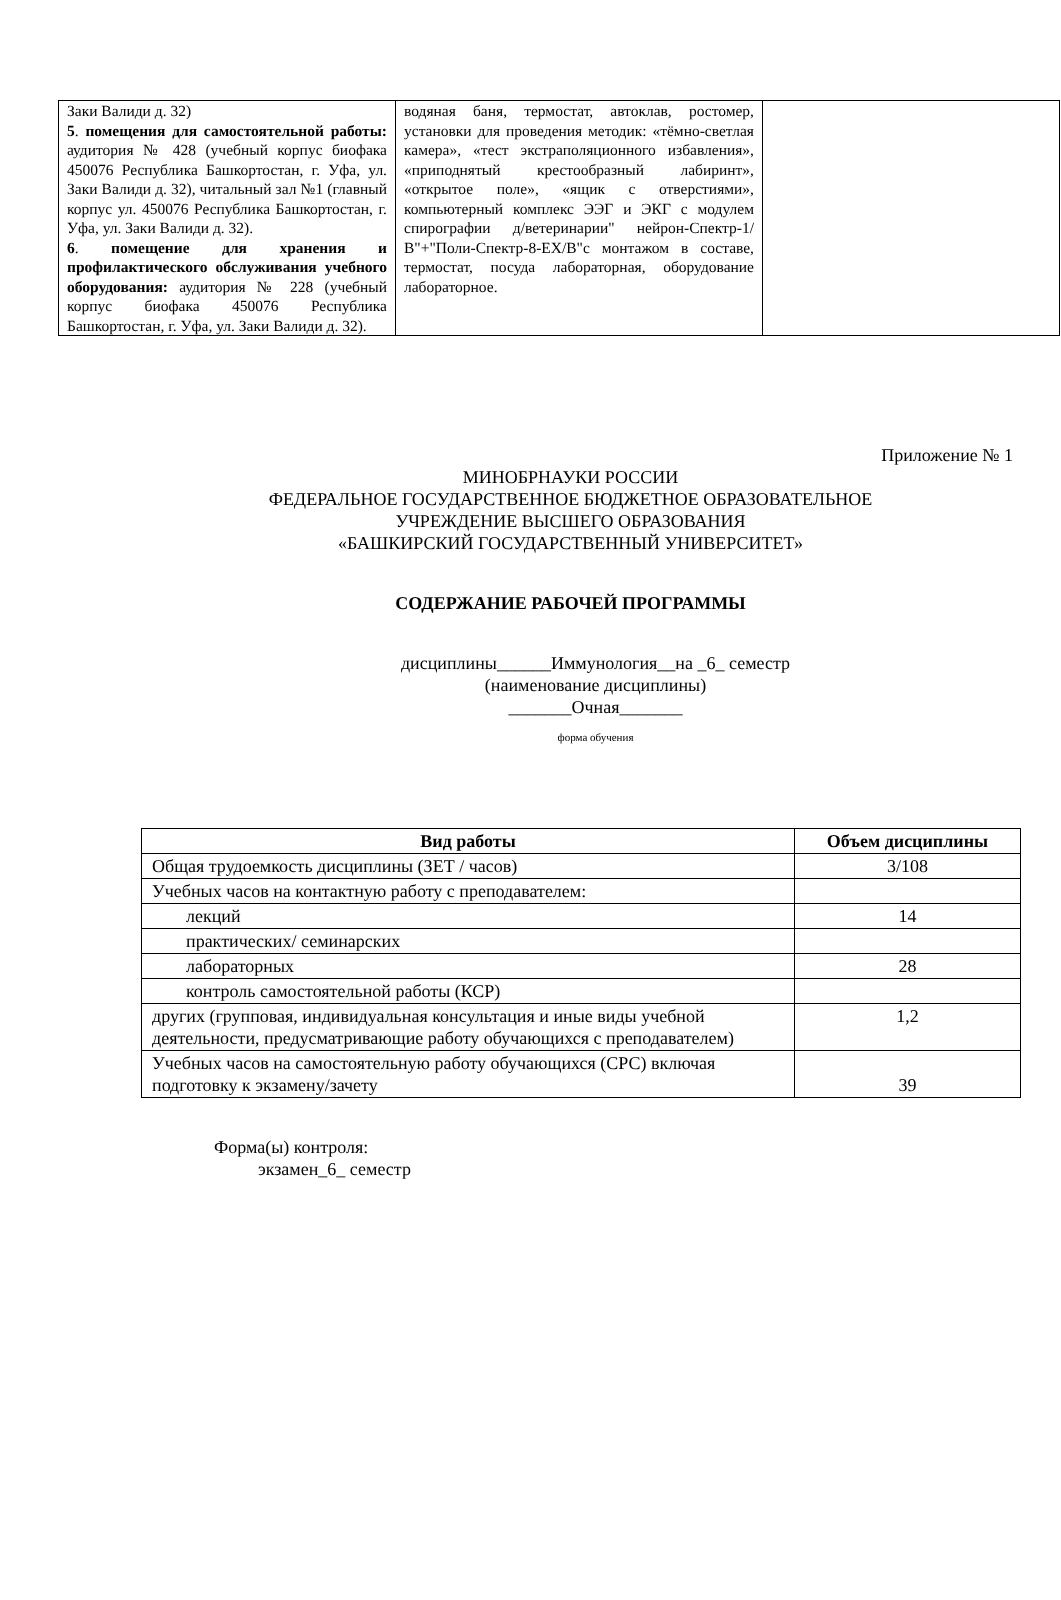| Заки Валиди д. 32) 5 . помещения для самостоятельной работы: аудитория № 428 (учебный корпус биофака 450076 Республика Башкортостан, г. Уфа, ул. Заки Валиди д. 32), читальный зал №1 (главный корпус ул. 450076 Республика Башкортостан, г. Уфа, ул. Заки Валиди д. 32). 6 . помещение для хранения и профилактического обслуживания учебного оборудования: аудитория № 228 (учебный корпус биофака 450076 Республика Башкортостан, г. Уфа, ул. Заки Валиди д. 32). | водяная баня, термостат, автоклав, ростомер, установки для проведения методик: «тёмно-светлая камера», «тест экстраполяционного избавления», «приподнятый крестообразный лабиринт», «открытое поле», «ящик с отверстиями», компьютерный комплекс ЭЭГ и ЭКГ с модулем спирографии д/ветеринарии" нейрон-Спектр-1/В"+"Поли-Спектр-8-ЕХ/В"с монтажом в составе, термостат, посуда лабораторная, оборудование лабораторное. | |
Приложение № 1
МИНОБРНАУКИ РОССИИ
ФЕДЕРАЛЬНОЕ ГОСУДАРСТВЕННОЕ БЮДЖЕТНОЕ ОБРАЗОВАТЕЛЬНОЕ
УЧРЕЖДЕНИЕ ВЫСШЕГО ОБРАЗОВАНИЯ
«БАШКИРСКИЙ ГОСУДАРСТВЕННЫЙ УНИВЕРСИТЕТ»
СОДЕРЖАНИЕ РАБОЧЕЙ ПРОГРАММЫ
дисциплины______Иммунология__на _6_ семестр
(наименование дисциплины)
_______Очная_______
форма обучения
| Вид работы | Объем дисциплины |
| --- | --- |
| Общая трудоемкость дисциплины (ЗЕТ / часов) | 3/108 |
| Учебных часов на контактную работу с преподавателем: | |
| лекций | 14 |
| практических/ семинарских | |
| лабораторных | 28 |
| контроль самостоятельной работы (КСР) | |
| других (групповая, индивидуальная консультация и иные виды учебной деятельности, предусматривающие работу обучающихся с преподавателем) | 1,2 |
| Учебных часов на самостоятельную работу обучающихся (СРС) включая подготовку к экзамену/зачету | 39 |
Форма(ы) контроля:
экзамен_6_ семестр